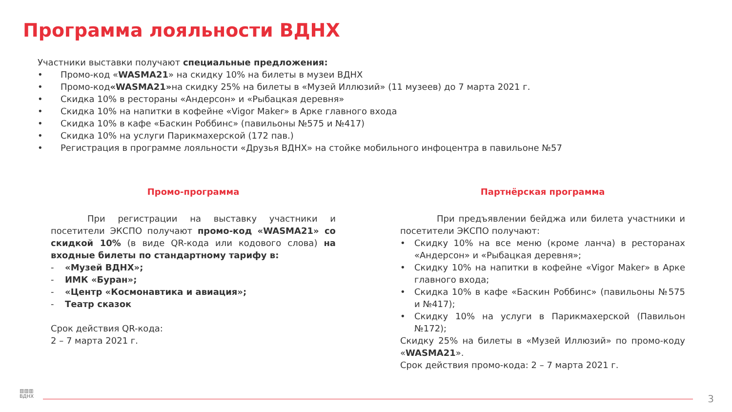Программа лояльности ВДНХ
Участники выставки получают специальные предложения:
• Промо-код « WASMA21 » на скидку 10% на билеты в музеи ВДНХ
• Промо-код «WASMA21» на скидку 25% на билеты в «Музей Иллюзий» (11 музеев) до 7 марта 2021 г.
• Скидка 10% в рестораны «Андерсон» и «Рыбацкая деревня»
• Скидка 10% на напитки в кофейне «Vigor Maker» в Арке главного входа
• Скидка 10% в кафе «Баскин Роббинс» (павильоны №575 и №417)
• Скидка 10% на услуги Парикмахерской (172 пав.)
• Регистрация в программе лояльности «Друзья ВДНХ» на стойке мобильного инфоцентра в павильоне №57
Промо-программа
При регистрации на выставку участники и посетители ЭКСПО получают промо-код «WASMA21» со скидкой 10% (в виде QR-кода или кодового слова) на входные билеты по стандартному тарифу в:
- «Музей ВДНХ»;
- ИМК «Буран»;
- «Центр «Космонавтика и авиация»;
- Театр сказок
Срок действия QR-кода:
2 – 7 марта 2021 г.
Партнёрская программа
При предъявлении бейджа или билета участники и посетители ЭКСПО получают:
• Скидку 10% на все меню (кроме ланча) в ресторанах «Андерсон» и «Рыбацкая деревня»;
• Скидку 10% на напитки в кофейне «Vigor Maker» в Арке главного входа;
• Скидка 10% в кафе «Баскин Роббинс» (павильоны №575 и №417);
• Скидку 10% на услуги в Парикмахерской (Павильон №172);
Скидку 25% на билеты в «Музей Иллюзий» по промо-коду «WASMA21».
Срок действия промо-кода: 2 – 7 марта 2021 г.
▥▥▥
ВДНХ
3